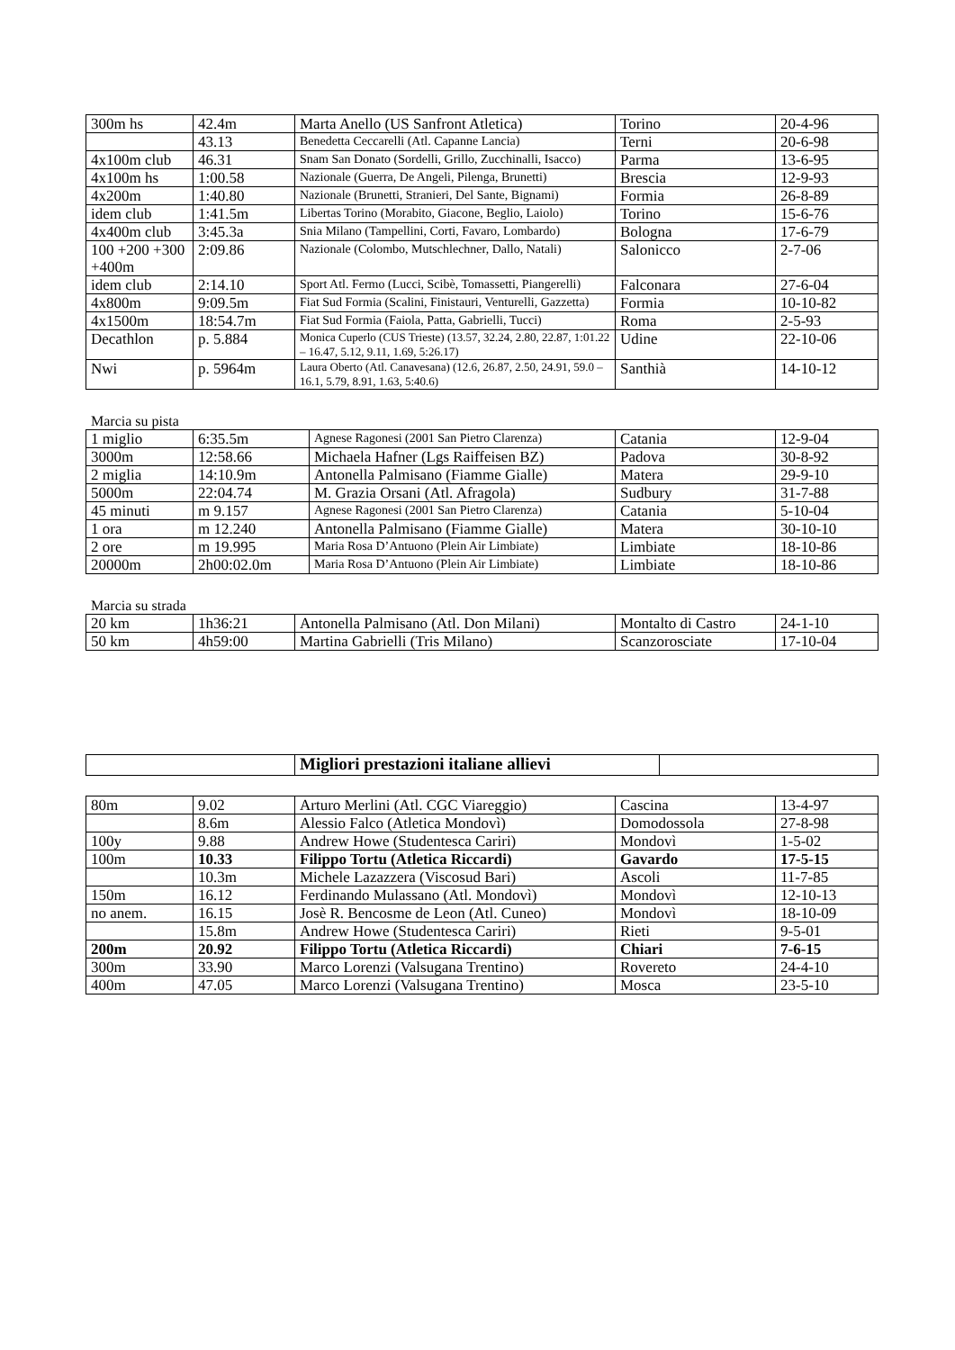| 300m hs | 42.4m | Marta Anello (US Sanfront Atletica) | Torino | 20-4-96 |
| | 43.13 | Benedetta Ceccarelli (Atl. Capanne Lancia) | Terni | 20-6-98 |
| 4x100m club | 46.31 | Snam San Donato (Sordelli, Grillo, Zucchinalli, Isacco) | Parma | 13-6-95 |
| 4x100m hs | 1:00.58 | Nazionale (Guerra, De Angeli, Pilenga, Brunetti) | Brescia | 12-9-93 |
| 4x200m | 1:40.80 | Nazionale (Brunetti, Stranieri, Del Sante, Bignami) | Formia | 26-8-89 |
| idem club | 1:41.5m | Libertas Torino (Morabito, Giacone, Beglio, Laiolo) | Torino | 15-6-76 |
| 4x400m club | 3:45.3a | Snia Milano (Tampellini, Corti, Favaro, Lombardo) | Bologna | 17-6-79 |
| 100 +200 +300 +400m | 2:09.86 | Nazionale (Colombo, Mutschlechner, Dallo, Natali) | Salonicco | 2-7-06 |
| idem club | 2:14.10 | Sport Atl. Fermo (Lucci, Scibè, Tomassetti, Piangerelli) | Falconara | 27-6-04 |
| 4x800m | 9:09.5m | Fiat Sud Formia (Scalini, Finistauri, Venturelli, Gazzetta) | Formia | 10-10-82 |
| 4x1500m | 18:54.7m | Fiat Sud Formia (Faiola, Patta, Gabrielli, Tucci) | Roma | 2-5-93 |
| Decathlon | p. 5.884 | Monica Cuperlo (CUS Trieste) (13.57, 32.24, 2.80, 22.87, 1:01.22 – 16.47, 5.12, 9.11, 1.69, 5:26.17) | Udine | 22-10-06 |
| Nwi | p. 5964m | Laura Oberto (Atl. Canavesana) (12.6, 26.87, 2.50, 24.91, 59.0 – 16.1, 5.79, 8.91, 1.63, 5:40.6) | Santhià | 14-10-12 |
Marcia su pista
| 1 miglio | 6:35.5m | Agnese Ragonesi (2001 San Pietro Clarenza) | Catania | 12-9-04 |
| 3000m | 12:58.66 | Michaela Hafner (Lgs Raiffeisen BZ) | Padova | 30-8-92 |
| 2 miglia | 14:10.9m | Antonella Palmisano (Fiamme Gialle) | Matera | 29-9-10 |
| 5000m | 22:04.74 | M. Grazia Orsani (Atl. Afragola) | Sudbury | 31-7-88 |
| 45 minuti | m 9.157 | Agnese Ragonesi (2001 San Pietro Clarenza) | Catania | 5-10-04 |
| 1 ora | m 12.240 | Antonella Palmisano (Fiamme Gialle) | Matera | 30-10-10 |
| 2 ore | m 19.995 | Maria Rosa D’Antuono (Plein Air Limbiate) | Limbiate | 18-10-86 |
| 20000m | 2h00:02.0m | Maria Rosa D’Antuono (Plein Air Limbiate) | Limbiate | 18-10-86 |
Marcia su strada
| 20 km | 1h36:21 | Antonella Palmisano (Atl. Don Milani) | Montalto di Castro | 24-1-10 |
| 50 km | 4h59:00 | Martina Gabrielli (Tris Milano) | Scanzorosciate | 17-10-04 |
| | Migliori prestazioni italiane allievi | |
| 80m | 9.02 | Arturo Merlini (Atl. CGC Viareggio) | Cascina | 13-4-97 |
| | 8.6m | Alessio Falco (Atletica Mondovì) | Domodossola | 27-8-98 |
| 100y | 9.88 | Andrew Howe (Studentesca Cariri) | Mondovì | 1-5-02 |
| 100m | 10.33 | Filippo Tortu (Atletica Riccardi) | Gavardo | 17-5-15 |
| | 10.3m | Michele Lazazzera (Viscosud Bari) | Ascoli | 11-7-85 |
| 150m | 16.12 | Ferdinando Mulassano (Atl. Mondovì) | Mondovì | 12-10-13 |
| no anem. | 16.15 | Josè R. Bencosme de Leon (Atl. Cuneo) | Mondovì | 18-10-09 |
| | 15.8m | Andrew Howe (Studentesca Cariri) | Rieti | 9-5-01 |
| 200m | 20.92 | Filippo Tortu (Atletica Riccardi) | Chiari | 7-6-15 |
| 300m | 33.90 | Marco Lorenzi (Valsugana Trentino) | Rovereto | 24-4-10 |
| 400m | 47.05 | Marco Lorenzi (Valsugana Trentino) | Mosca | 23-5-10 |